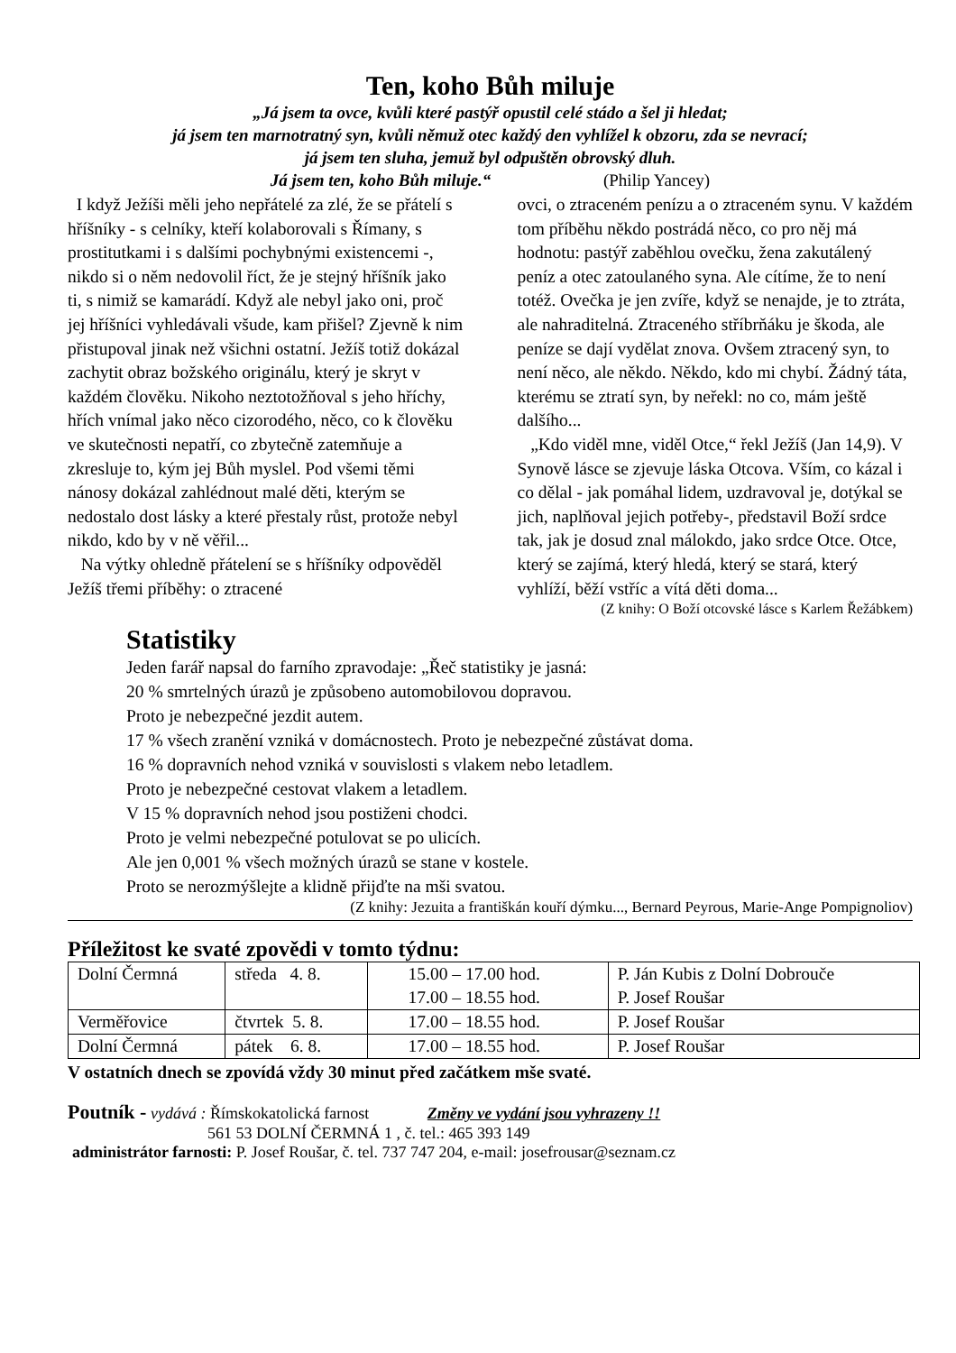Ten, koho Bůh miluje
„Já jsem ta ovce, kvůli které pastýř opustil celé stádo a šel ji hledat;
já jsem ten marnotratný syn, kvůli němuž otec každý den vyhlížel k obzoru, zda se nevrací;
já jsem ten sluha, jemuž byl odpuštěn obrovský dluh.
Já jsem ten, koho Bůh miluje.“ (Philip Yancey)
I když Ježíši měli jeho nepřátelé za zlé, že se přátelí s hříšníky - s celníky, kteří kolaborovali s Římany, s prostitutkami i s dalšími pochybnými existencemi -, nikdo si o něm nedovolil říct, že je stejný hříšník jako ti, s nimiž se kamarádí. Když ale nebyl jako oni, proč jej hříšníci vyhledávali všude, kam přišel? Zjevně k nim přistupoval jinak než všichni ostatní. Ježíš totiž dokázal zachytit obraz božského originálu, který je skryt v každém člověku. Nikoho neztotožňoval s jeho hříchy, hřích vnímal jako něco cizorodého, něco, co k člověku ve skutečnosti nepatří, co zbytečně zatemňuje a zkresluje to, kým jej Bůh myslel. Pod všemi těmi nánosy dokázal zahlédnout malé děti, kterým se nedostalo dost lásky a které přestaly růst, protože nebyl nikdo, kdo by v ně věřil...
Na výtky ohledně přátelení se s hříšníky odpověděl Ježíš třemi příběhy: o ztracené
ovci, o ztraceném penízu a o ztraceném synu. V každém tom příběhu někdo postrádá něco, co pro něj má hodnotu: pastýř zaběhlou ovečku, žena zakutálený peníz a otec zatoulaného syna. Ale cítíme, že to není totéž. Ovečka je jen zvíře, když se nenajde, je to ztráta, ale nahraditelná. Ztraceného stříbrňáku je škoda, ale peníze se dají vydělat znova. Ovšem ztracený syn, to není něco, ale někdo. Někdo, kdo mi chybí. Žádný táta, kterému se ztratí syn, by neřekl: no co, mám ještě dalšího...
„Kdo viděl mne, viděl Otce,“ řekl Ježíš (Jan 14,9). V Synově lásce se zjevuje láska Otcova. Vším, co kázal i co dělal - jak pomáhal lidem, uzdravoval je, dotýkal se jich, naplňoval jejich potřeby-, představil Boží srdce tak, jak je dosud znal málokdo, jako srdce Otce. Otce, který se zajímá, který hledá, který se stará, který vyhlíží, běží vstříc a vítá děti doma...
(Z knihy: O Boží otcovské lásce s Karlem Řežábkem)
Statistiky
Jeden farář napsal do farního zpravodaje: „Řeč statistiky je jasná:
20 % smrtelných úrazů je způsobeno automobilovou dopravou.
Proto je nebezpečné jezdit autem.
17 % všech zranění vzniká v domácnostech. Proto je nebezpečné zůstávat doma.
16 % dopravních nehod vzniká v souvislosti s vlakem nebo letadlem.
Proto je nebezpečné cestovat vlakem a letadlem.
V 15 % dopravních nehod jsou postiženi chodci.
Proto je velmi nebezpečné potulovat se po ulicích.
Ale jen 0,001 % všech možných úrazů se stane v kostele.
Proto se nerozmýšlejte a klidně přijďte na mši svatou.
(Z knihy: Jezuita a františkán kouří dýmku..., Bernard Peyrous, Marie-Ange Pompignoliov)
Příležitost ke svaté zpovědi v tomto týdnu:
| Dolní Čermná | středa 4. 8. | 15.00 – 17.00 hod. 17.00 – 18.55 hod. | P. Ján Kubis z Dolní Dobrouče P. Josef Roušar |
| Verměřovice | čtvrtek 5. 8. | 17.00 – 18.55 hod. | P. Josef Roušar |
| Dolní Čermná | pátek 6. 8. | 17.00 – 18.55 hod. | P. Josef Roušar |
V ostatních dnech se zpovídá vždy 30 minut před začátkem mše svaté.
Poutník - vydává : Římskokatolická farnost Změny ve vydání jsou vyhrazeny !!
561 53 DOLNÍ ČERMNÁ 1 , č. tel.: 465 393 149
administrátor farnosti: P. Josef Roušar, č. tel. 737 747 204, e-mail: josefrousar@seznam.cz